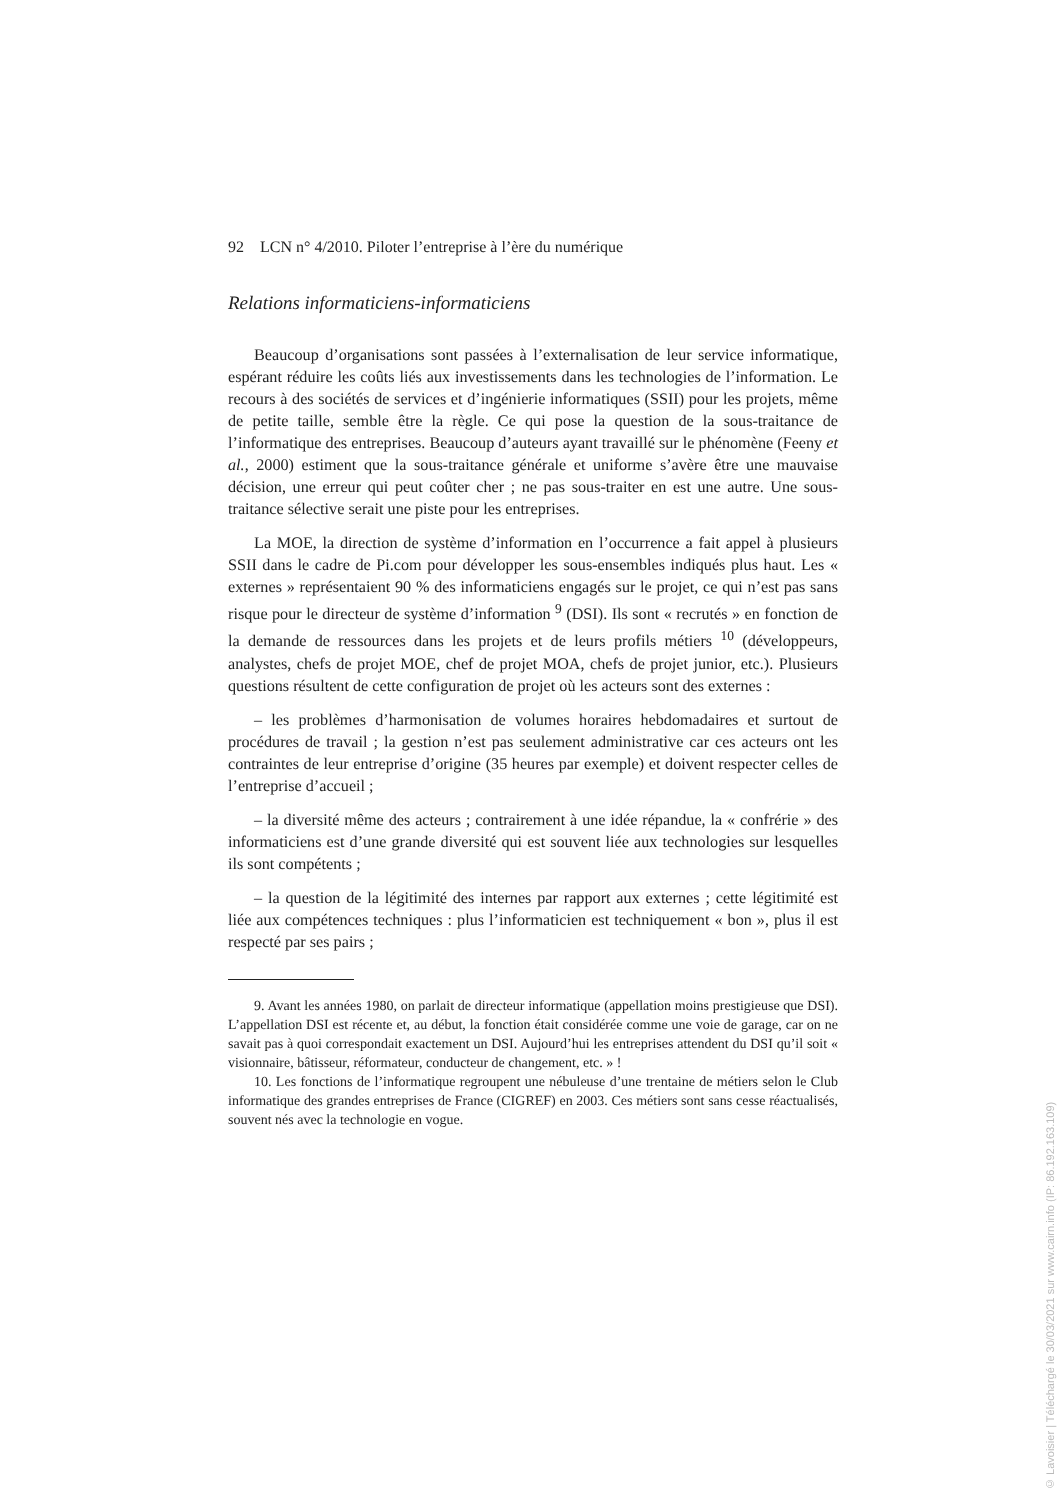92 LCN n° 4/2010. Piloter l’entreprise à l’ère du numérique
Relations informaticiens-informaticiens
Beaucoup d’organisations sont passées à l’externalisation de leur service informatique, espérant réduire les coûts liés aux investissements dans les technologies de l’information. Le recours à des sociétés de services et d’ingénierie informatiques (SSII) pour les projets, même de petite taille, semble être la règle. Ce qui pose la question de la sous-traitance de l’informatique des entreprises. Beaucoup d’auteurs ayant travaillé sur le phénomène (Feeny et al., 2000) estiment que la sous-traitance générale et uniforme s’avère être une mauvaise décision, une erreur qui peut coûter cher ; ne pas sous-traiter en est une autre. Une sous-traitance sélective serait une piste pour les entreprises.
La MOE, la direction de système d’information en l’occurrence a fait appel à plusieurs SSII dans le cadre de Pi.com pour développer les sous-ensembles indiqués plus haut. Les « externes » représentaient 90 % des informaticiens engagés sur le projet, ce qui n’est pas sans risque pour le directeur de système d’information <sup>9</sup> (DSI). Ils sont « recrutés » en fonction de la demande de ressources dans les projets et de leurs profils métiers <sup>10</sup> (développeurs, analystes, chefs de projet MOE, chef de projet MOA, chefs de projet junior, etc.). Plusieurs questions résultent de cette configuration de projet où les acteurs sont des externes :
– les problèmes d’harmonisation de volumes horaires hebdomadaires et surtout de procédures de travail ; la gestion n’est pas seulement administrative car ces acteurs ont les contraintes de leur entreprise d’origine (35 heures par exemple) et doivent respecter celles de l’entreprise d’accueil ;
– la diversité même des acteurs ; contrairement à une idée répandue, la « confrérie » des informaticiens est d’une grande diversité qui est souvent liée aux technologies sur lesquelles ils sont compétents ;
– la question de la légitimité des internes par rapport aux externes ; cette légitimité est liée aux compétences techniques : plus l’informaticien est techniquement « bon », plus il est respecté par ses pairs ;
9. Avant les années 1980, on parlait de directeur informatique (appellation moins prestigieuse que DSI). L’appellation DSI est récente et, au début, la fonction était considérée comme une voie de garage, car on ne savait pas à quoi correspondait exactement un DSI. Aujourd’hui les entreprises attendent du DSI qu’il soit « visionnaire, bâtisseur, réformateur, conducteur de changement, etc. » !
10. Les fonctions de l’informatique regroupent une nébuleuse d’une trentaine de métiers selon le Club informatique des grandes entreprises de France (CIGREF) en 2003. Ces métiers sont sans cesse réactualisés, souvent nés avec la technologie en vogue.
© Lavoisier | Téléchargé le 30/03/2021 sur www.cairn.info (IP: 86.192.163.109)